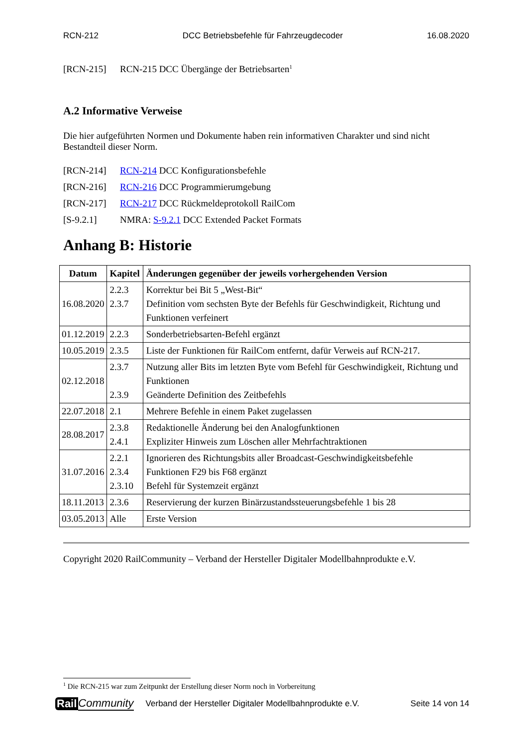RCN-212 DCC Betriebsbefehle für Fahrzeugdecoder 16.08.2020
[RCN-215] RCN-215 DCC Übergänge der Betriebsarten<sup>1</sup>
A.2 Informative Verweise
Die hier aufgeführten Normen und Dokumente haben rein informativen Charakter und sind nicht Bestandteil dieser Norm.
[RCN-214] RCN-214 DCC Konfigurationsbefehle
[RCN-216] RCN-216 DCC Programmierumgebung
[RCN-217] RCN-217 DCC Rückmeldeprotokoll RailCom
[S-9.2.1] NMRA: S-9.2.1 DCC Extended Packet Formats
Anhang B: Historie
| Datum | Kapitel | Änderungen gegenüber der jeweils vorhergehenden Version |
| --- | --- | --- |
| 16.08.2020 | 2.2.3 2.3.7 | Korrektur bei Bit 5 „West-Bit“ Definition vom sechsten Byte der Befehls für Geschwindigkeit, Richtung und Funktionen verfeinert |
| 01.12.2019 | 2.2.3 | Sonderbetriebsarten-Befehl ergänzt |
| 10.05.2019 | 2.3.5 | Liste der Funktionen für RailCom entfernt, dafür Verweis auf RCN-217. |
| 02.12.2018 | 2.3.7 2.3.9 | Nutzung aller Bits im letzten Byte vom Befehl für Geschwindigkeit, Richtung und Funktionen Geänderte Definition des Zeitbefehls |
| 22.07.2018 | 2.1 | Mehrere Befehle in einem Paket zugelassen |
| 28.08.2017 | 2.3.8 2.4.1 | Redaktionelle Änderung bei den Analogfunktionen Expliziter Hinweis zum Löschen aller Mehrfachtraktionen |
| 31.07.2016 | 2.2.1 2.3.4 2.3.10 | Ignorieren des Richtungsbits aller Broadcast-Geschwindigkeitsbefehle Funktionen F29 bis F68 ergänzt Befehl für Systemzeit ergänzt |
| 18.11.2013 | 2.3.6 | Reservierung der kurzen Binärzustandssteuerungsbefehle 1 bis 28 |
| 03.05.2013 | Alle | Erste Version |
Copyright 2020 RailCommunity – Verband der Hersteller Digitaler Modellbahnprodukte e.V.
<sup>1</sup> Die RCN-215 war zum Zeitpunkt der Erstellung dieser Norm noch in Vorbereitung
Rail Community Verband der Hersteller Digitaler Modellbahnprodukte e.V. Seite 14 von 14